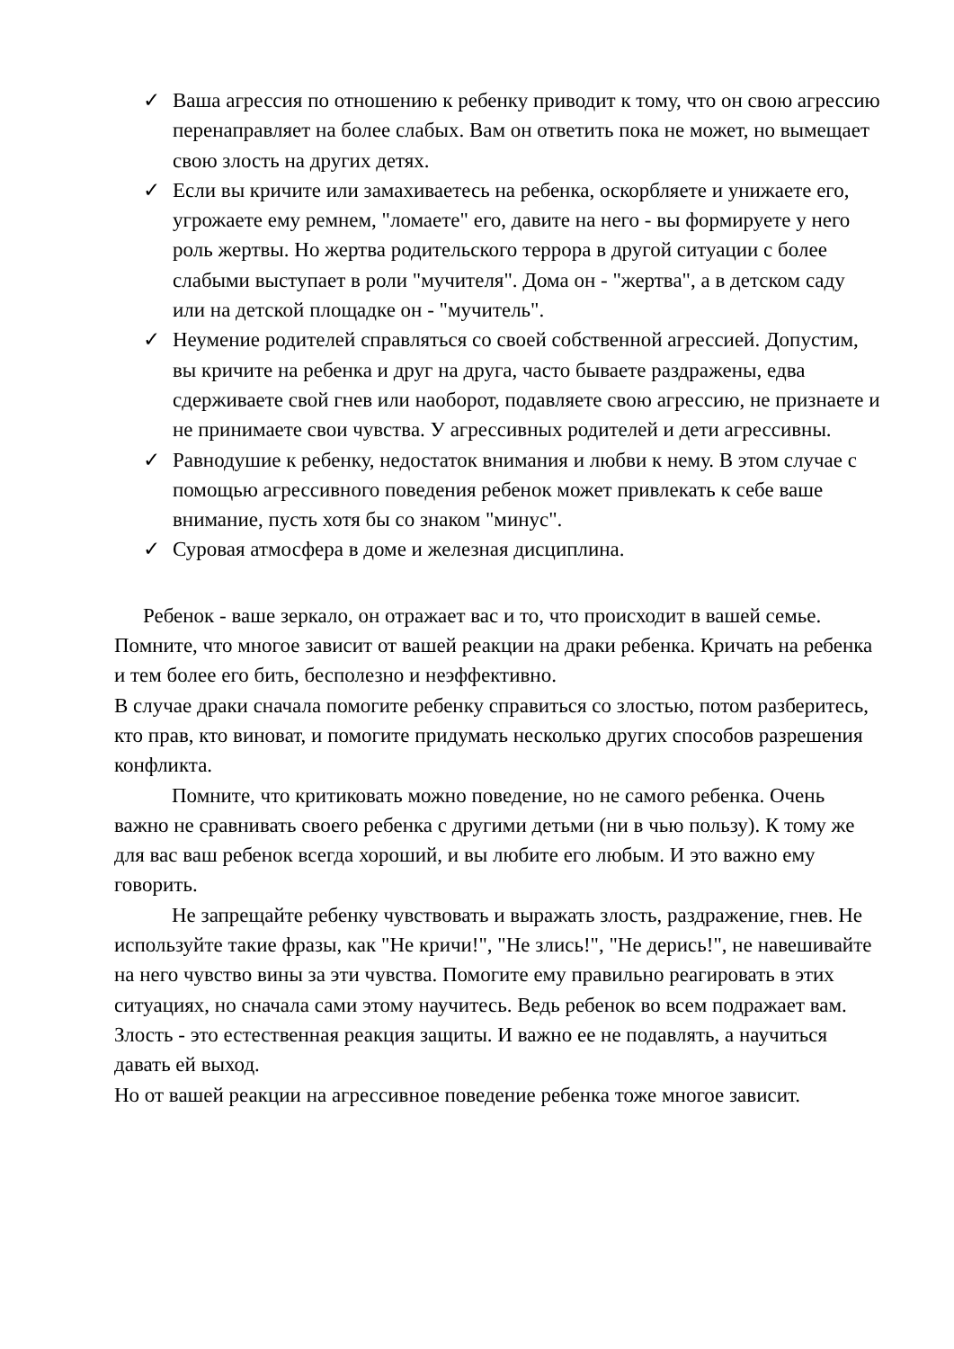✓ Ваша агрессия по отношению к ребенку приводит к тому, что он свою агрессию перенаправляет на более слабых. Вам он ответить пока не может, но вымещает свою злость на других детях.
✓ Если вы кричите или замахиваетесь на ребенка, оскорбляете и унижаете его, угрожаете ему ремнем, "ломаете" его, давите на него - вы формируете у него роль жертвы. Но жертва родительского террора в другой ситуации с более слабыми выступает в роли "мучителя". Дома он - "жертва", а в детском саду или на детской площадке он - "мучитель".
✓ Неумение родителей справляться со своей собственной агрессией. Допустим, вы кричите на ребенка и друг на друга, часто бываете раздражены, едва сдерживаете свой гнев или наоборот, подавляете свою агрессию, не признаете и не принимаете свои чувства. У агрессивных родителей и дети агрессивны.
✓ Равнодушие к ребенку, недостаток внимания и любви к нему. В этом случае с помощью агрессивного поведения ребенок может привлекать к себе ваше внимание, пусть хотя бы со знаком "минус".
✓ Суровая атмосфера в доме и железная дисциплина.
Ребенок - ваше зеркало, он отражает вас и то, что происходит в вашей семье. Помните, что многое зависит от вашей реакции на драки ребенка. Кричать на ребенка и тем более его бить, бесполезно и неэффективно.
В случае драки сначала помогите ребенку справиться со злостью, потом разберитесь, кто прав, кто виноват, и помогите придумать несколько других способов разрешения конфликта.
Помните, что критиковать можно поведение, но не самого ребенка. Очень важно не сравнивать своего ребенка с другими детьми (ни в чью пользу). К тому же для вас ваш ребенок всегда хороший, и вы любите его любым. И это важно ему говорить.
Не запрещайте ребенку чувствовать и выражать злость, раздражение, гнев. Не используйте такие фразы, как "Не кричи!", "Не злись!", "Не дерись!", не навешивайте на него чувство вины за эти чувства. Помогите ему правильно реагировать в этих ситуациях, но сначала сами этому научитесь. Ведь ребенок во всем подражает вам. Злость - это естественная реакция защиты. И важно ее не подавлять, а научиться давать ей выход.
Но от вашей реакции на агрессивное поведение ребенка тоже многое зависит.